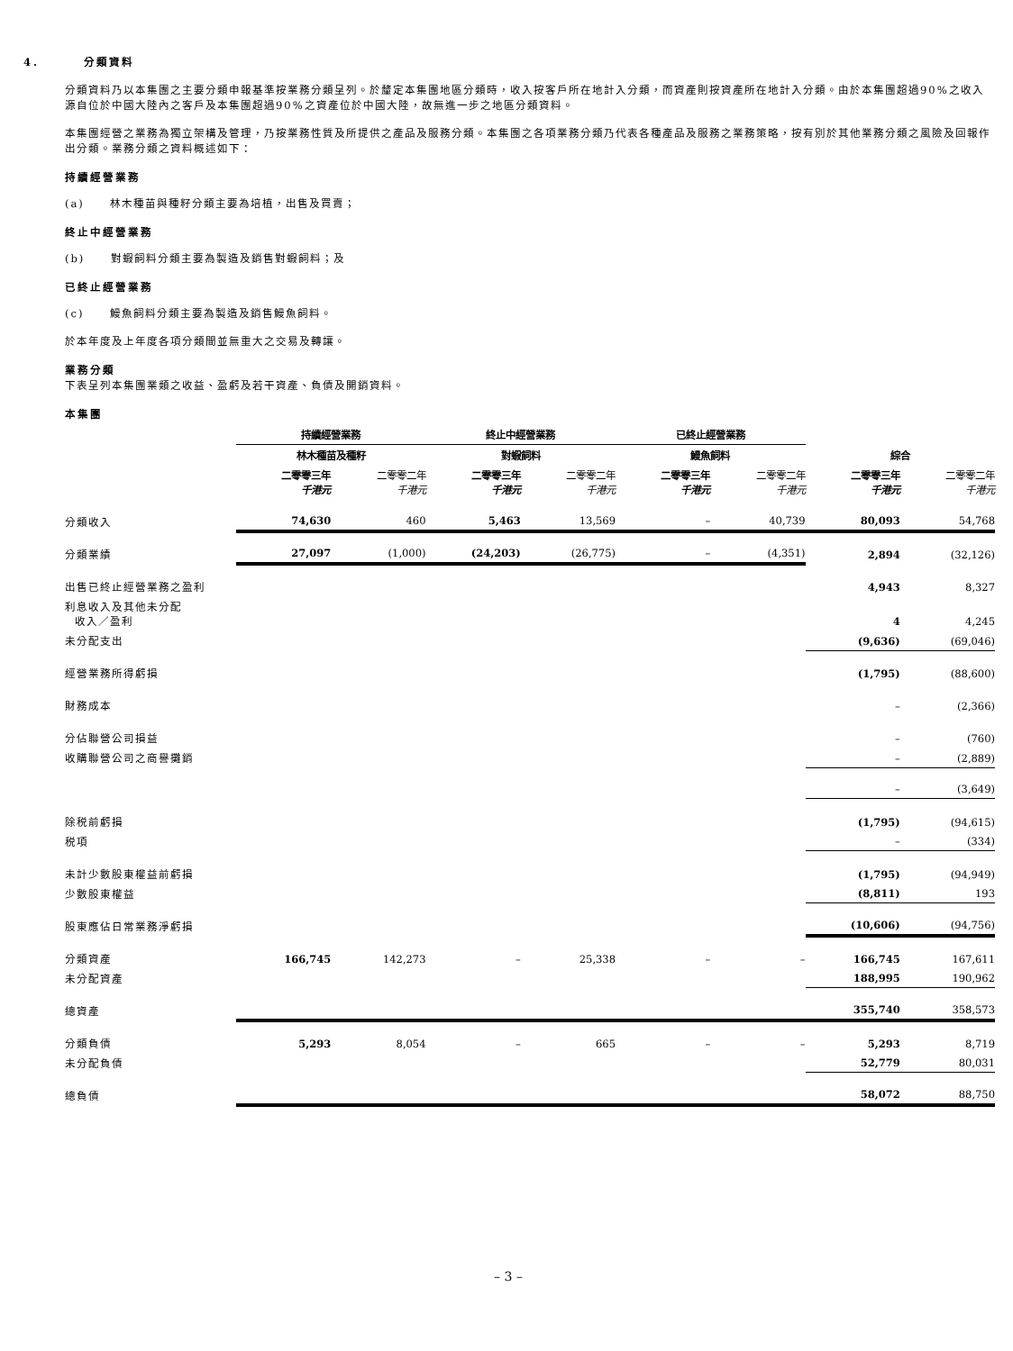4. 分類資料
分類資料乃以本集團之主要分類申報基準按業務分類呈列。於釐定本集團地區分類時，收入按客戶所在地計入分類，而資產則按資產所在地計入分類。由於本集團超過90%之收入源自位於中國大陸內之客戶及本集團超過90%之資產位於中國大陸，故無進一步之地區分類資料。
本集團經營之業務為獨立架構及管理，乃按業務性質及所提供之產品及服務分類。本集團之各項業務分類乃代表各種產品及服務之業務策略，按有別於其他業務分類之風險及回報作出分類。業務分類之資料概述如下：
持續經營業務
(a) 林木種苗與種籽分類主要為培植，出售及買賣；
終止中經營業務
(b) 對蝦飼料分類主要為製造及銷售對蝦飼料；及
已終止經營業務
(c) 鰻魚飼料分類主要為製造及銷售鰻魚飼料。
於本年度及上年度各項分類間並無重大之交易及轉讓。
業務分類
下表呈列本集團業類之收益、盈虧及若干資產、負債及開銷資料。
本集團
| | 持續經營業務 | | 終止中經營業務 | | 已終止經營業務 | | | |
| --- | --- | --- | --- | --- | --- | --- | --- | --- |
| | 林木種苗及種籽 | | 對蝦飼料 | | 鰻魚飼料 | | 綜合 | |
| | 二零零三年 千港元 | 二零零二年 千港元 | 二零零三年 千港元 | 二零零二年 千港元 | 二零零三年 千港元 | 二零零二年 千港元 | 二零零三年 千港元 | 二零零二年 千港元 |
| 分類收入 | 74,630 | 460 | 5,463 | 13,569 | – | 40,739 | 80,093 | 54,768 |
| 分類業績 | 27,097 | (1,000) | (24,203) | (26,775) | – | (4,351) | 2,894 | (32,126) |
| 出售已終止經營業務之盈利 | | | | | | | 4,943 | 8,327 |
| 利息收入及其他未分配 收入／盈利 | | | | | | | 4 | 4,245 |
| 未分配支出 | | | | | | | (9,636) | (69,046) |
| 經營業務所得虧損 | | | | | | | (1,795) | (88,600) |
| 財務成本 | | | | | | | – | (2,366) |
| 分佔聯營公司損益 | | | | | | | – | (760) |
| 收購聯營公司之商譽攤銷 | | | | | | | – | (2,889) |
| | | | | | | | – | (3,649) |
| 除税前虧損 | | | | | | | (1,795) | (94,615) |
| 税項 | | | | | | | – | (334) |
| 未計少數股東權益前虧損 | | | | | | | (1,795) | (94,949) |
| 少數股東權益 | | | | | | | (8,811) | 193 |
| 股東應佔日常業務淨虧損 | | | | | | | (10,606) | (94,756) |
| 分類資產 | 166,745 | 142,273 | – | 25,338 | – | – | 166,745 | 167,611 |
| 未分配資產 | | | | | | | 188,995 | 190,962 |
| 總資產 | | | | | | | 355,740 | 358,573 |
| 分類負債 | 5,293 | 8,054 | – | 665 | – | – | 5,293 | 8,719 |
| 未分配負債 | | | | | | | 52,779 | 80,031 |
| 總負債 | | | | | | | 58,072 | 88,750 |
– 3 –